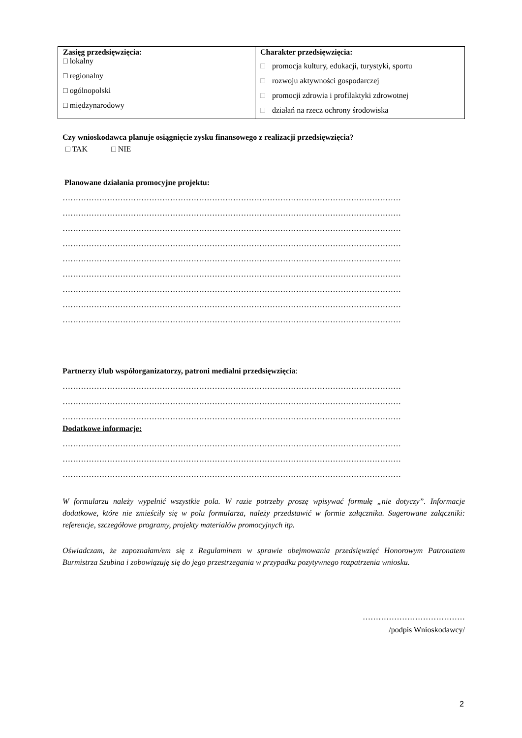| Zasięg przedsięwzięcia: □ lokalny □ regionalny □ ogólnopolski □ międzynarodowy | Charakter przedsięwzięcia: □ promocja kultury, edukacji, turystyki, sportu □ rozwoju aktywności gospodarczej □ promocji zdrowia i profilaktyki zdrowotnej □ działań na rzecz ochrony środowiska |
Czy wnioskodawca planuje osiągnięcie zysku finansowego z realizacji przedsięwzięcia?
□ TAK □ NIE
Planowane działania promocyjne projektu:
…………………………………………………………………………………………………………………
…………………………………………………………………………………………………………………
…………………………………………………………………………………………………………………
…………………………………………………………………………………………………………………
…………………………………………………………………………………………………………………
…………………………………………………………………………………………………………………
…………………………………………………………………………………………………………………
…………………………………………………………………………………………………………………
…………………………………………………………………………………………………………………
Partnerzy i/lub współorganizatorzy, patroni medialni przedsięwzięcia:
…………………………………………………………………………………………………………………
…………………………………………………………………………………………………………………
…………………………………………………………………………………………………………………
Dodatkowe informacje:
…………………………………………………………………………………………………………………
…………………………………………………………………………………………………………………
…………………………………………………………………………………………………………………
W formularzu należy wypełnić wszystkie pola. W razie potrzeby proszę wpisywać formułę „nie dotyczy”. Informacje dodatkowe, które nie zmieściły się w polu formularza, należy przedstawić w formie załącznika. Sugerowane załączniki: referencje, szczegółowe programy, projekty materiałów promocyjnych itp.
Oświadczam, że zapoznałam/em się z Regulaminem w sprawie obejmowania przedsięwzięć Honorowym Patronatem Burmistrza Szubina i zobowiązuję się do jego przestrzegania w przypadku pozytywnego rozpatrzenia wniosku.
…………………………………
/podpis Wnioskodawcy/
2